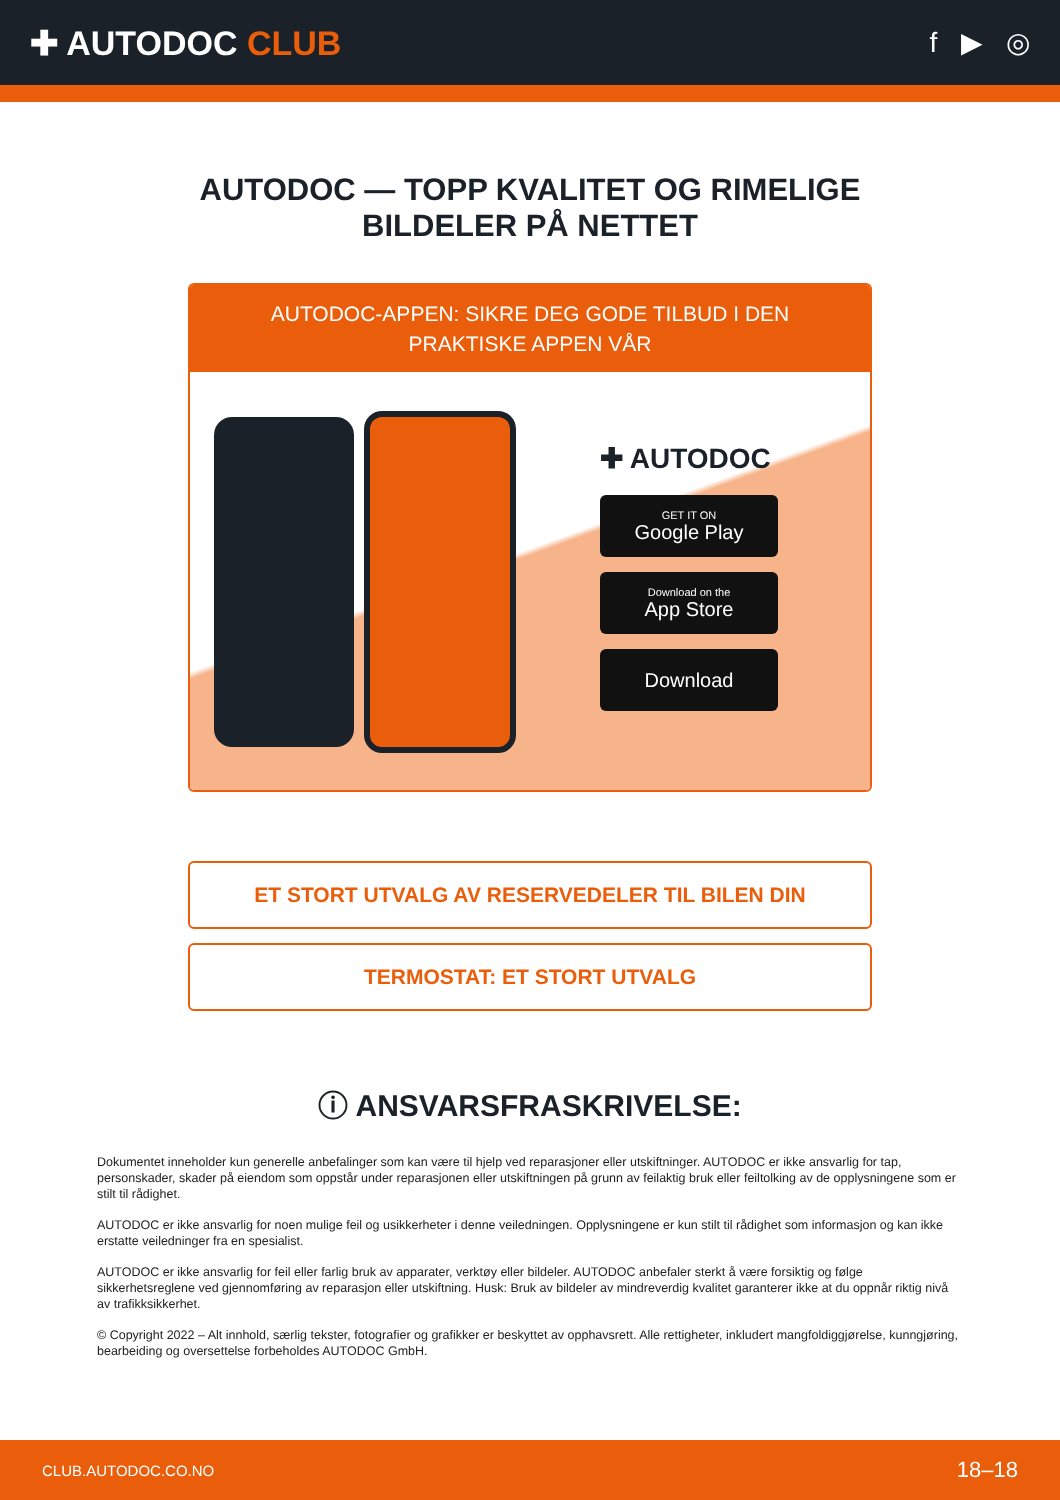✚ AUTODOC CLUB
f ▶ ◎
AUTODOC — TOPP KVALITET OG RIMELIGE BILDELER PÅ NETTET
AUTODOC-APPEN: SIKRE DEG GODE TILBUD I DEN PRAKTISKE APPEN VÅR
✚ AUTODOC
GET IT ON
Google Play
Download on the
App Store
Download
ET STORT UTVALG AV RESERVEDELER TIL BILEN DIN
TERMOSTAT: ET STORT UTVALG
ⓘ ANSVARSFRASKRIVELSE:
Dokumentet inneholder kun generelle anbefalinger som kan være til hjelp ved reparasjoner eller utskiftninger. AUTODOC er ikke ansvarlig for tap, personskader, skader på eiendom som oppstår under reparasjonen eller utskiftningen på grunn av feilaktig bruk eller feiltolking av de opplysningene som er stilt til rådighet.
AUTODOC er ikke ansvarlig for noen mulige feil og usikkerheter i denne veiledningen. Opplysningene er kun stilt til rådighet som informasjon og kan ikke erstatte veiledninger fra en spesialist.
AUTODOC er ikke ansvarlig for feil eller farlig bruk av apparater, verktøy eller bildeler. AUTODOC anbefaler sterkt å være forsiktig og følge sikkerhetsreglene ved gjennomføring av reparasjon eller utskiftning. Husk: Bruk av bildeler av mindreverdig kvalitet garanterer ikke at du oppnår riktig nivå av trafikksikkerhet.
© Copyright 2022 – Alt innhold, særlig tekster, fotografier og grafikker er beskyttet av opphavsrett. Alle rettigheter, inkludert mangfoldiggjørelse, kunngjøring, bearbeiding og oversettelse forbeholdes AUTODOC GmbH.
CLUB.AUTODOC.CO.NO 18–18